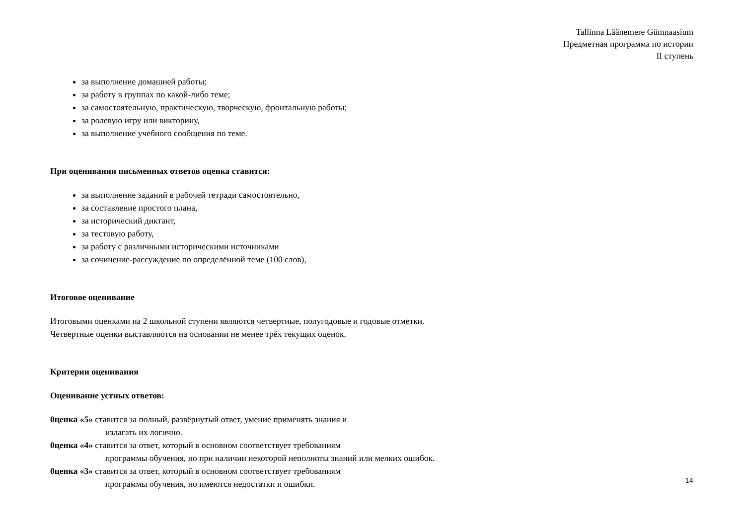Tallinna Läänemere Gümnaasium
Предметная программа по истории
II ступень
за выполнение домашней работы;
за работу в группах по какой-либо теме;
за самостоятельную, практическую, творческую, фронтальную работы;
за ролевую игру или викторину,
за выполнение учебного сообщения по теме.
При оценивании письменных ответов оценка ставится:
за выполнение заданий в рабочей тетради самостоятельно,
за составление простого плана,
за исторический диктант,
за тестовую работу,
за работу с различными историческими источниками
за сочинение-рассуждение по определённой теме (100 слов),
Итоговое оценивание
Итоговыми оценками на 2 школьной ступени являются четвертные, полугодовые и годовые отметки.
Четвертные оценки выставляются на основании не менее трёх текущих оценок.
Критерии оценивания
Оценивание устных ответов:
0ценка «5» ставится за полный, развёрнутый ответ, умение применять знания и
излагать их логично.
0ценка «4» ставится за ответ, который в основном соответствует требованиям
программы обучения, но при наличии некоторой неполноты знаний или мелких ошибок.
0ценка «3» ставится за ответ, который в основном соответствует требованиям
программы обучения, но имеются недостатки и ошибки.
14